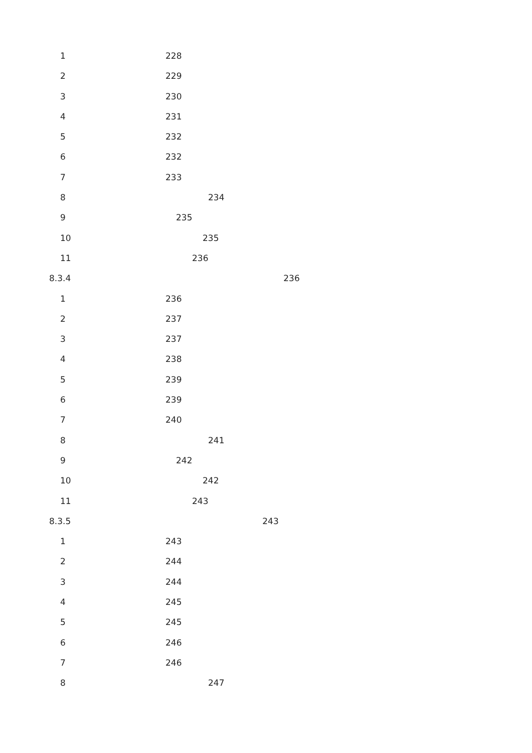1 228
2 229
3 230
4 231
5 232
6 232
7 233
8 234
9 235
10 235
11 236
8.3.4 236
1 236
2 237
3 237
4 238
5 239
6 239
7 240
8 241
9 242
10 242
11 243
8.3.5 243
1 243
2 244
3 244
4 245
5 245
6 246
7 246
8 247